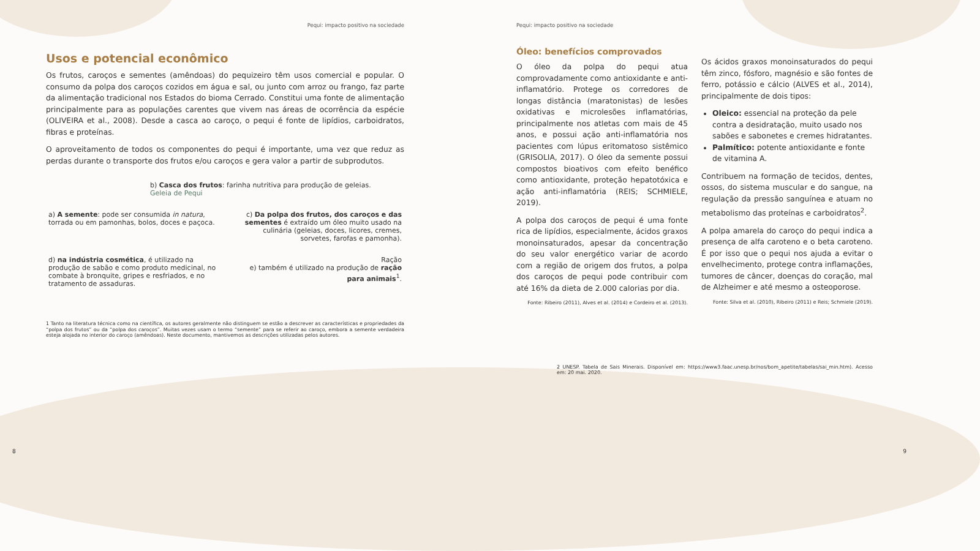Pequi: impacto positivo na sociedade
Usos e potencial econômico
Os frutos, caroços e sementes (amêndoas) do pequizeiro têm usos comercial e popular. O consumo da polpa dos caroços cozidos em água e sal, ou junto com arroz ou frango, faz parte da alimentação tradicional nos Estados do bioma Cerrado. Constitui uma fonte de alimentação principalmente para as populações carentes que vivem nas áreas de ocorrência da espécie (OLIVEIRA et al., 2008). Desde a casca ao caroço, o pequi é fonte de lipídios, carboidratos, fibras e proteínas.
O aproveitamento de todos os componentes do pequi é importante, uma vez que reduz as perdas durante o transporte dos frutos e/ou caroços e gera valor a partir de subprodutos.
b) Casca dos frutos: farinha nutritiva para produção de geleias.
Geleia de Pequi
a) A semente: pode ser consumida in natura, torrada ou em pamonhas, bolos, doces e paçoca.
c) Da polpa dos frutos, dos caroços e das sementes é extraído um óleo muito usado na culinária (geleias, doces, licores, cremes, sorvetes, farofas e pamonha).
d) na indústria cosmética, é utilizado na produção de sabão e como produto medicinal, no combate à bronquite, gripes e resfriados, e no tratamento de assaduras.
Ração
e) também é utilizado na produção de ração para animais<sup>1</sup>.
1 Tanto na literatura técnica como na científica, os autores geralmente não distinguem se estão a descrever as características e propriedades da “polpa dos frutos” ou da “polpa dos caroços”. Muitas vezes usam o termo “semente” para se referir ao caroço, embora a semente verdadeira esteja alojada no interior do caroço (amêndoas). Neste documento, mantivemos as descrições utilizadas pelos autores.
8
Pequi: impacto positivo na sociedade
Óleo: benefícios comprovados
O óleo da polpa do pequi atua comprovadamente como antioxidante e anti-inflamatório. Protege os corredores de longas distância (maratonistas) de lesões oxidativas e microlesões inflamatórias, principalmente nos atletas com mais de 45 anos, e possui ação anti-inflamatória nos pacientes com lúpus eritomatoso sistêmico (GRISOLIA, 2017). O óleo da semente possui compostos bioativos com efeito benéfico como antioxidante, proteção hepatotóxica e ação anti-inflamatória (REIS; SCHMIELE, 2019).
A polpa dos caroços de pequi é uma fonte rica de lipídios, especialmente, ácidos graxos monoinsaturados, apesar da concentração do seu valor energético variar de acordo com a região de origem dos frutos, a polpa dos caroços de pequi pode contribuir com até 16% da dieta de 2.000 calorias por dia.
Fonte: Ribeiro (2011), Alves et al. (2014) e Cordeiro et al. (2013).
Os ácidos graxos monoinsaturados do pequi têm zinco, fósforo, magnésio e são fontes de ferro, potássio e cálcio (ALVES et al., 2014), principalmente de dois tipos:
Oleico: essencial na proteção da pele contra a desidratação, muito usado nos sabões e sabonetes e cremes hidratantes.
Palmítico: potente antioxidante e fonte de vitamina A.
Contribuem na formação de tecidos, dentes, ossos, do sistema muscular e do sangue, na regulação da pressão sanguínea e atuam no metabolismo das proteínas e carboidratos<sup>2</sup>.
A polpa amarela do caroço do pequi indica a presença de alfa caroteno e o beta caroteno. É por isso que o pequi nos ajuda a evitar o envelhecimento, protege contra inflamações, tumores de câncer, doenças do coração, mal de Alzheimer e até mesmo a osteoporose.
Fonte: Silva et al. (2010), Ribeiro (2011) e Reis; Schmiele (2019).
2 UNESP. Tabela de Sais Minerais. Disponível em: https://www3.faac.unesp.br/nos/bom_apetite/tabelas/sai_min.htm). Acesso em: 20 mai. 2020.
9